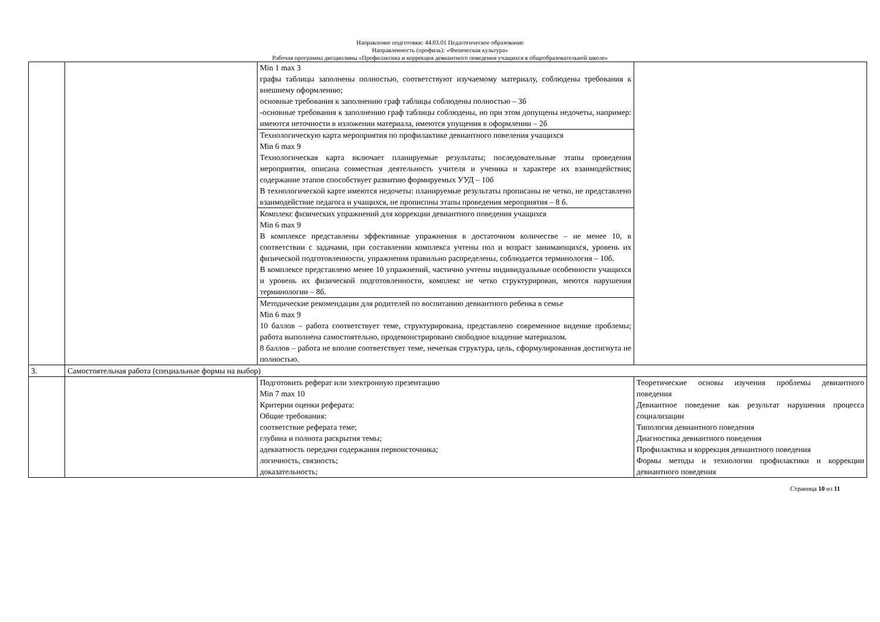Направление подготовки: 44.03.01 Педагогическое образование
Направленность (профиль): «Физическая культура»
Рабочая программа дисциплины «Профилактика и коррекция девиантного поведения учащихся в общеобразовательной школе»
| | | Min 1 max 3 графы таблицы заполнены полностью, соответствуют изучаемому материалу, соблюдены требования к внешнему оформлению; основные требования к заполнению граф таблицы соблюдены полностью – 3б -основные требования к заполнению граф таблицы соблюдены, но при этом допущены недочеты, например: имеются неточности в изложении материала, имеются упущения в оформлении – 2б | |
| | | Технологическую карта мероприятия по профилактике девиантного повеления учащихся Min 6 max 9 Технологическая карта включает планируемые результаты; последовательные этапы проведения мероприятия, описана совместная деятельность учителя и ученика и характере их взаимодействия; содержание этапов способствует развитию формируемых УУД – 10б В технологической карте имеются недочеты: планируемые результаты прописаны не четко, не представлено взаимодействие педагога и учащихся, не прописпны этапы проведения мероприятия – 8 б. | |
| | | Комплекс физических упражнений для коррекции девиантного поведения учащихся Min 6 max 9 В комплексе представлены эффективные упражнения в достаточном количестве – не менее 10, в соответствии с задачами, при составлении комплекса учтены пол и возраст занимающихся, уровень их физической подготовленности, упражнения правильно распределены, соблюдается терминология – 10б. В комплексе представлено менее 10 упражнений, частично учтены индивидуальные особенности учащихся и уровень их физической подготовленности, комплекс не четко структурирован, меются нарушения терминологии – 8б. | |
| | | Методические рекомендации для родителей по воспитанию девиантного ребенка в семье Min 6 max 9 10 баллов – работа соответствует теме, структурирована, представлено современное видение проблемы; работа выполнена самостоятельно, продемонстрировано свободное владение материалом. 8 баллов – работа не вполне соответствует теме, нечеткая структура, цель, сформулированная достигнута не полностью. | |
| 3. | Самостоятельная работа (специальные формы на выбор) | | |
| | | Подготовить реферат или электронную презентацию Min 7 max 10 Критерии оценки реферата: Общие требования: соответствие реферата теме; глубина и полнота раскрытия темы; адекватность передачи содержания первоисточника; логичность, связность; доказательность; | Теоретические основы изучения проблемы девиантного поведения Девиантное поведение как результат нарушения процесса социализации Типология девиантного поведения Диагностика девиантного поведения Профилактика и коррекция девиантного поведения Формы методы и технологии профилактики и коррекции девиантного поведения |
Страница 10 из 11